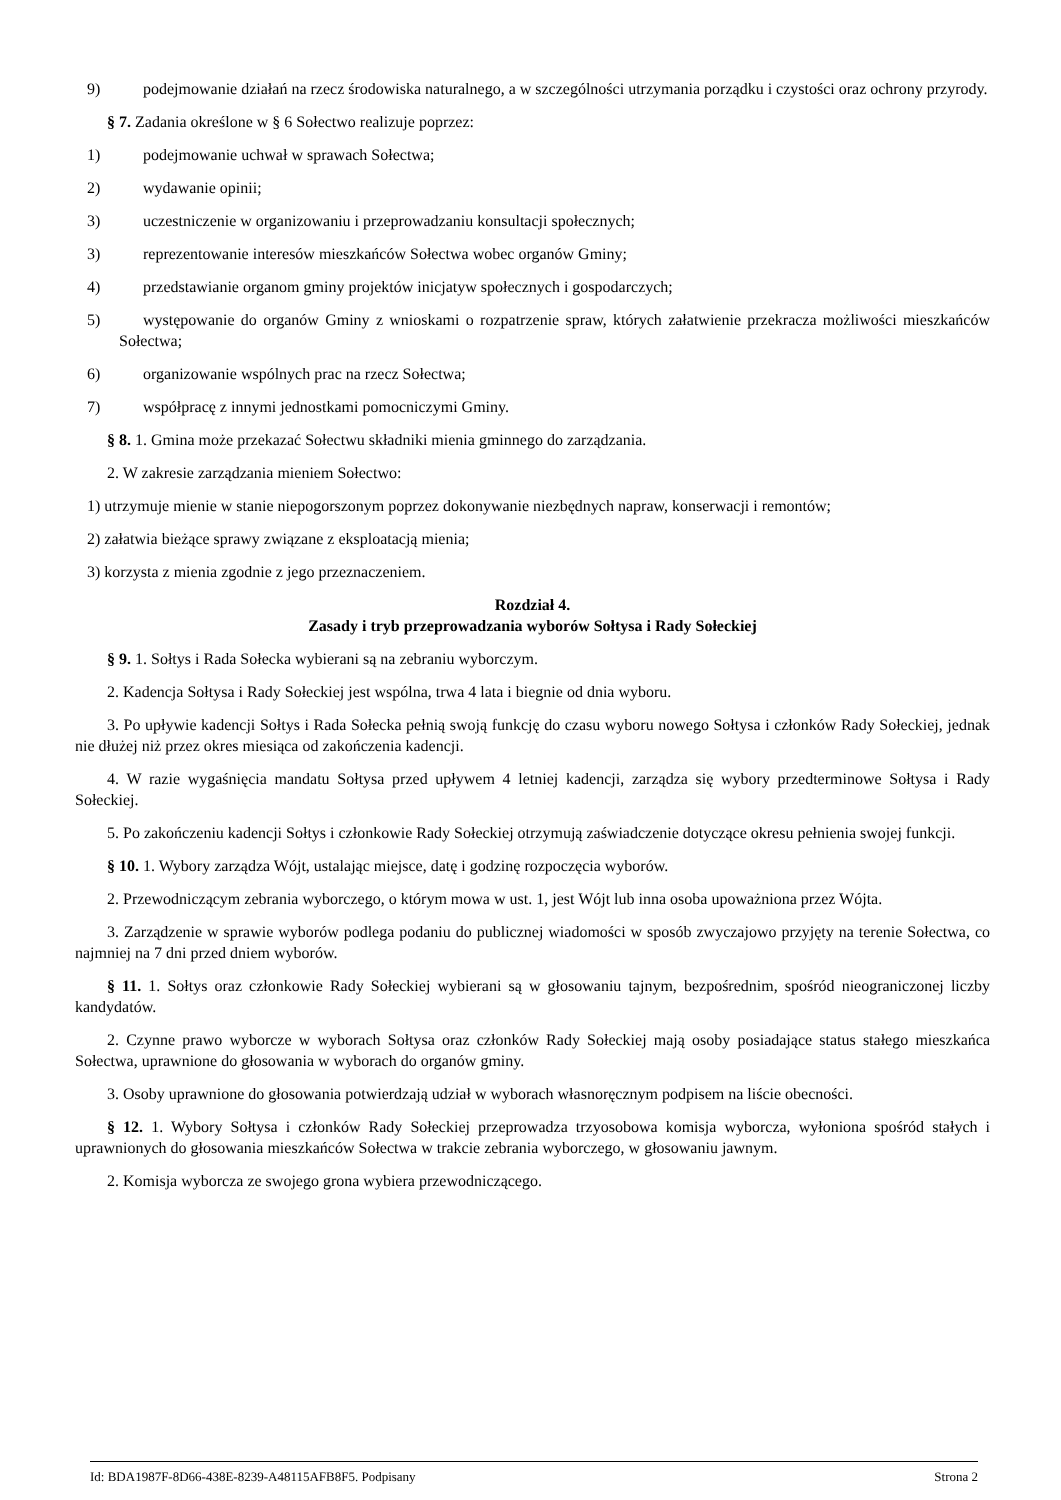9) podejmowanie działań na rzecz środowiska naturalnego, a w szczególności utrzymania porządku i czystości oraz ochrony przyrody.
§ 7. Zadania określone w § 6 Sołectwo realizuje poprzez:
1) podejmowanie uchwał w sprawach Sołectwa;
2) wydawanie opinii;
3) uczestniczenie w organizowaniu i przeprowadzaniu konsultacji społecznych;
3) reprezentowanie interesów mieszkańców Sołectwa wobec organów Gminy;
4) przedstawianie organom gminy projektów inicjatyw społecznych i gospodarczych;
5) występowanie do organów Gminy z wnioskami o rozpatrzenie spraw, których załatwienie przekracza możliwości mieszkańców Sołectwa;
6) organizowanie wspólnych prac na rzecz Sołectwa;
7) współpracę z innymi jednostkami pomocniczymi Gminy.
§ 8. 1. Gmina może przekazać Sołectwu składniki mienia gminnego do zarządzania.
2. W zakresie zarządzania mieniem Sołectwo:
1) utrzymuje mienie w stanie niepogorszonym poprzez dokonywanie niezbędnych napraw, konserwacji i remontów;
2) załatwia bieżące sprawy związane z eksploatacją mienia;
3) korzysta z mienia zgodnie z jego przeznaczeniem.
Rozdział 4.
Zasady i tryb przeprowadzania wyborów Sołtysa i Rady Sołeckiej
§ 9. 1. Sołtys i Rada Sołecka wybierani są na zebraniu wyborczym.
2. Kadencja Sołtysa i Rady Sołeckiej jest wspólna, trwa 4 lata i biegnie od dnia wyboru.
3. Po upływie kadencji Sołtys i Rada Sołecka pełnią swoją funkcję do czasu wyboru nowego Sołtysa i członków Rady Sołeckiej, jednak nie dłużej niż przez okres miesiąca od zakończenia kadencji.
4. W razie wygaśnięcia mandatu Sołtysa przed upływem 4 letniej kadencji, zarządza się wybory przedterminowe Sołtysa i Rady Sołeckiej.
5. Po zakończeniu kadencji Sołtys i członkowie Rady Sołeckiej otrzymują zaświadczenie dotyczące okresu pełnienia swojej funkcji.
§ 10. 1. Wybory zarządza Wójt, ustalając miejsce, datę i godzinę rozpoczęcia wyborów.
2. Przewodniczącym zebrania wyborczego, o którym mowa w ust. 1, jest Wójt lub inna osoba upoważniona przez Wójta.
3. Zarządzenie w sprawie wyborów podlega podaniu do publicznej wiadomości w sposób zwyczajowo przyjęty na terenie Sołectwa, co najmniej na 7 dni przed dniem wyborów.
§ 11. 1. Sołtys oraz członkowie Rady Sołeckiej wybierani są w głosowaniu tajnym, bezpośrednim, spośród nieograniczonej liczby kandydatów.
2. Czynne prawo wyborcze w wyborach Sołtysa oraz członków Rady Sołeckiej mają osoby posiadające status stałego mieszkańca Sołectwa, uprawnione do głosowania w wyborach do organów gminy.
3. Osoby uprawnione do głosowania potwierdzają udział w wyborach własnoręcznym podpisem na liście obecności.
§ 12. 1. Wybory Sołtysa i członków Rady Sołeckiej przeprowadza trzyosobowa komisja wyborcza, wyłoniona spośród stałych i uprawnionych do głosowania mieszkańców Sołectwa w trakcie zebrania wyborczego, w głosowaniu jawnym.
2. Komisja wyborcza ze swojego grona wybiera przewodniczącego.
Id: BDA1987F-8D66-438E-8239-A48115AFB8F5. Podpisany Strona 2